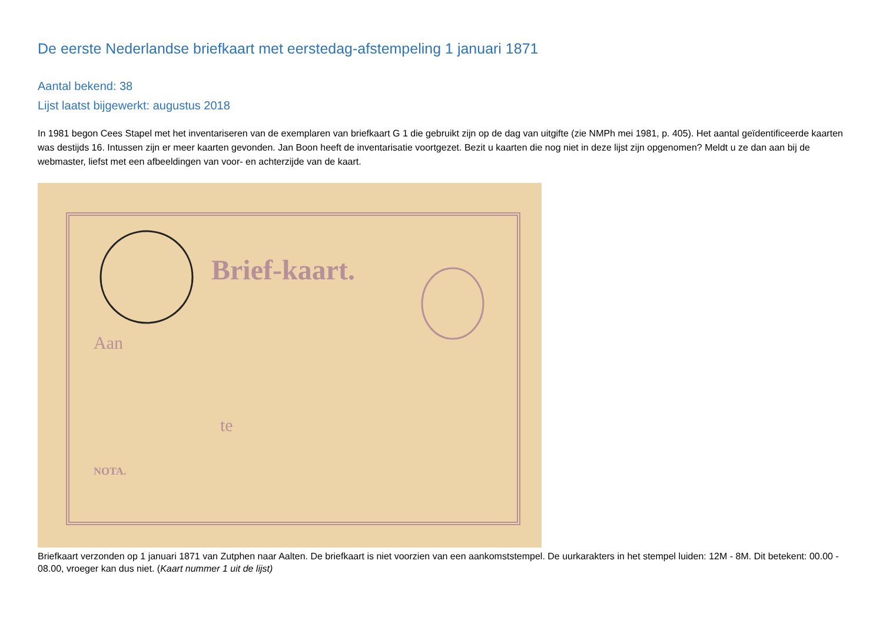De eerste Nederlandse briefkaart met eerstedag-afstempeling 1 januari 1871
Aantal bekend: 38
Lijst laatst bijgewerkt: augustus 2018
In 1981 begon Cees Stapel met het inventariseren van de exemplaren van briefkaart G 1 die gebruikt zijn op de dag van uitgifte (zie NMPh mei 1981, p. 405). Het aantal geïdentificeerde kaarten was destijds 16. Intussen zijn er meer kaarten gevonden. Jan Boon heeft de inventarisatie voortgezet. Bezit u kaarten die nog niet in deze lijst zijn opgenomen? Meldt u ze dan aan bij de webmaster, liefst met een afbeeldingen van voor- en achterzijde van de kaart.
Brief-kaart.
Aan
te
NOTA.
Briefkaart verzonden op 1 januari 1871 van Zutphen naar Aalten. De briefkaart is niet voorzien van een aankomststempel. De uurkarakters in het stempel luiden: 12M - 8M. Dit betekent: 00.00 - 08.00, vroeger kan dus niet. (Kaart nummer 1 uit de lijst)